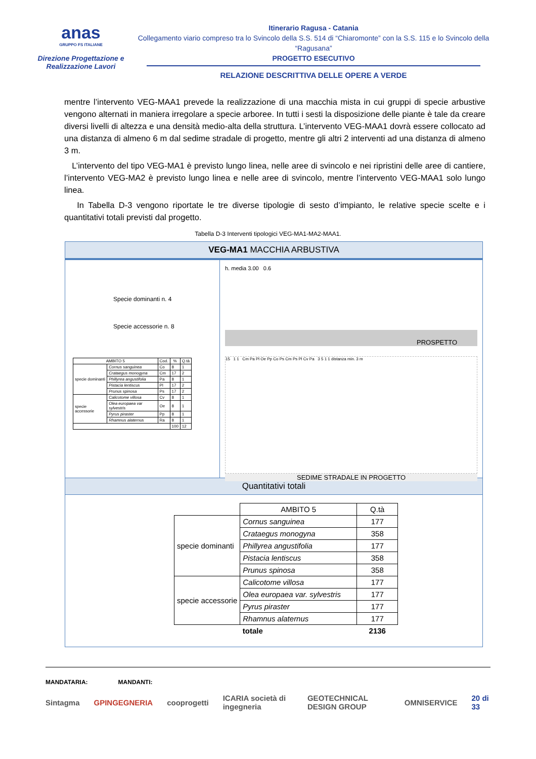anas
GRUPPO FS ITALIANE
Direzione Progettazione e Realizzazione Lavori
Itinerario Ragusa - Catania
Collegamento viario compreso tra lo Svincolo della S.S. 514 di “Chiaromonte” con la S.S. 115 e lo Svincolo della “Ragusana”
PROGETTO ESECUTIVO
RELAZIONE DESCRITTIVA DELLE OPERE A VERDE
mentre l’intervento VEG-MAA1 prevede la realizzazione di una macchia mista in cui gruppi di specie arbustive vengono alternati in maniera irregolare a specie arboree. In tutti i sesti la disposizione delle piante è tale da creare diversi livelli di altezza e una densità medio-alta della struttura. L’intervento VEG-MAA1 dovrà essere collocato ad una distanza di almeno 6 m dal sedime stradale di progetto, mentre gli altri 2 interventi ad una distanza di almeno 3 m.
L’intervento del tipo VEG-MA1 è previsto lungo linea, nelle aree di svincolo e nei ripristini delle aree di cantiere, l’intervento VEG-MA2 è previsto lungo linea e nelle aree di svincolo, mentre l’intervento VEG-MAA1 solo lungo linea.
In Tabella D-3 vengono riportate le tre diverse tipologie di sesto d’impianto, le relative specie scelte e i quantitativi totali previsti dal progetto.
Tabella D-3 Interventi tipologici VEG-MA1-MA2-MAA1.
VEG-MA1 MACCHIA ARBUSTIVA
Specie dominanti n. 4
Specie accessorie n. 8
| AMBITO 5 | | Cod. | % | Q.tà |
| --- | --- | --- | --- | --- |
| specie dominanti | Cornus sanguinea | Co | 8 | 1 |
| | Crataegus monogyna | Cm | 17 | 2 |
| | Phillyrea angustifolia | Pa | 8 | 1 |
| | Pistacia lentiscus | Pl | 17 | 2 |
| | Prunus spinosa | Ps | 17 | 2 |
| specie accessorie | Calicotome villosa | Cv | 8 | 1 |
| | Olea europaea var sylvestris | Oe | 8 | 1 |
| | Pyrus piraster | Pp | 8 | 1 |
| | Rhamnus alaternus | Ra | 8 | 1 |
| | | | 100 | 12 |
h. media 3.00 0.6
PROSPETTO
15 1 1 Cm Pa Pl Oe Pp Co Ps Cm Ps Pl Cv Pa 3 5 1 1 distanza min. 3 m
SEDIME STRADALE IN PROGETTO
Quantitativi totali
| | AMBITO 5 | Q.tà |
| specie dominanti | Cornus sanguinea | 177 |
| | Crataegus monogyna | 358 |
| | Phillyrea angustifolia | 177 |
| | Pistacia lentiscus | 358 |
| | Prunus spinosa | 358 |
| specie accessorie | Calicotome villosa | 177 |
| | Olea europaea var. sylvestris | 177 |
| | Pyrus piraster | 177 |
| | Rhamnus alaternus | 177 |
| | totale | 2136 |
MANDATARIA: MANDANTI:
Sintagma GPINGEGNERIA cooprogetti ICARIA società di ingegneria GEOTECHNICAL DESIGN GROUP OMNISERVICE 20 di 33